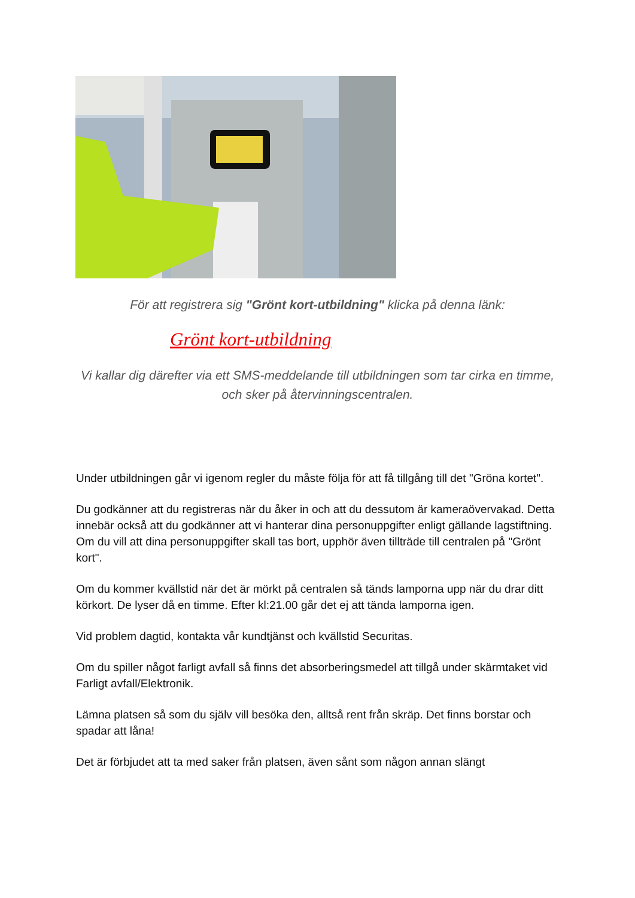För att registrera sig "Grönt kort-utbildning" klicka på denna länk:
Grönt kort-utbildning
Vi kallar dig därefter via ett SMS-meddelande till utbildningen som tar cirka en timme, och sker på återvinningscentralen.
Under utbildningen går vi igenom regler du måste följa för att få tillgång till det "Gröna kortet".
Du godkänner att du registreras när du åker in och att du dessutom är kameraövervakad. Detta innebär också att du godkänner att vi hanterar dina personuppgifter enligt gällande lagstiftning. Om du vill att dina personuppgifter skall tas bort, upphör även tillträde till centralen på "Grönt kort".
Om du kommer kvällstid när det är mörkt på centralen så tänds lamporna upp när du drar ditt körkort. De lyser då en timme. Efter kl:21.00 går det ej att tända lamporna igen.
Vid problem dagtid, kontakta vår kundtjänst och kvällstid Securitas.
Om du spiller något farligt avfall så finns det absorberingsmedel att tillgå under skärmtaket vid Farligt avfall/Elektronik.
Lämna platsen så som du själv vill besöka den, alltså rent från skräp. Det finns borstar och spadar att låna!
Det är förbjudet att ta med saker från platsen, även sånt som någon annan slängt